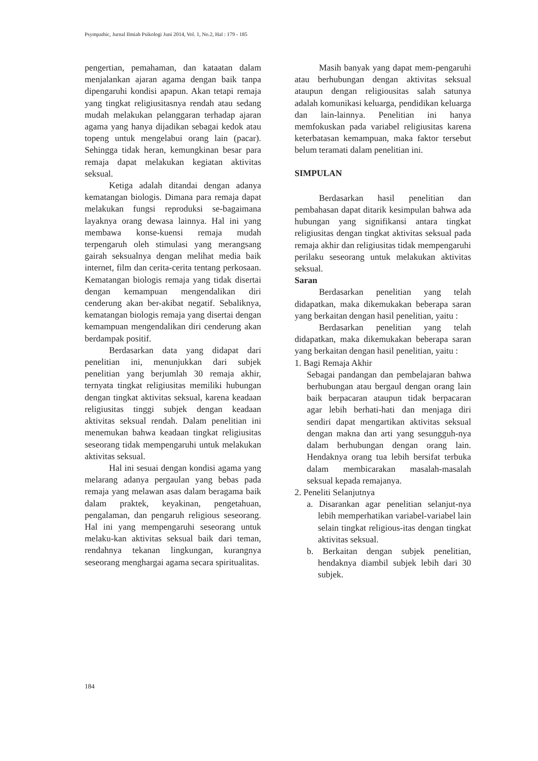Psympathic, Jurnal Ilmiah Psikologi Juni 2014, Vol. 1, No.2, Hal : 179 - 185
pengertian, pemahaman, dan kataatan dalam menjalankan ajaran agama dengan baik tanpa dipengaruhi kondisi apapun. Akan tetapi remaja yang tingkat religiusitasnya rendah atau sedang mudah melakukan pelanggaran terhadap ajaran agama yang hanya dijadikan sebagai kedok atau topeng untuk mengelabui orang lain (pacar). Sehingga tidak heran, kemungkinan besar para remaja dapat melakukan kegiatan aktivitas seksual.
Ketiga adalah ditandai dengan adanya kematangan biologis. Dimana para remaja dapat melakukan fungsi reproduksi se-bagaimana layaknya orang dewasa lainnya. Hal ini yang membawa konse-kuensi remaja mudah terpengaruh oleh stimulasi yang merangsang gairah seksualnya dengan melihat media baik internet, film dan cerita-cerita tentang perkosaan. Kematangan biologis remaja yang tidak disertai dengan kemampuan mengendalikan diri cenderung akan ber-akibat negatif. Sebaliknya, kematangan biologis remaja yang disertai dengan kemampuan mengendalikan diri cenderung akan berdampak positif.
Berdasarkan data yang didapat dari penelitian ini, menunjukkan dari subjek penelitian yang berjumlah 30 remaja akhir, ternyata tingkat religiusitas memiliki hubungan dengan tingkat aktivitas seksual, karena keadaan religiusitas tinggi subjek dengan keadaan aktivitas seksual rendah. Dalam penelitian ini menemukan bahwa keadaan tingkat religiusitas seseorang tidak mempengaruhi untuk melakukan aktivitas seksual.
Hal ini sesuai dengan kondisi agama yang melarang adanya pergaulan yang bebas pada remaja yang melawan asas dalam beragama baik dalam praktek, keyakinan, pengetahuan, pengalaman, dan pengaruh religious seseorang. Hal ini yang mempengaruhi seseorang untuk melaku-kan aktivitas seksual baik dari teman, rendahnya tekanan lingkungan, kurangnya seseorang menghargai agama secara spiritualitas.
Masih banyak yang dapat mem-pengaruhi atau berhubungan dengan aktivitas seksual ataupun dengan religiousitas salah satunya adalah komunikasi keluarga, pendidikan keluarga dan lain-lainnya. Penelitian ini hanya memfokuskan pada variabel religiusitas karena keterbatasan kemampuan, maka faktor tersebut belum teramati dalam penelitian ini.
SIMPULAN
Berdasarkan hasil penelitian dan pembahasan dapat ditarik kesimpulan bahwa ada hubungan yang signifikansi antara tingkat religiusitas dengan tingkat aktivitas seksual pada remaja akhir dan religiusitas tidak mempengaruhi perilaku seseorang untuk melakukan aktivitas seksual.
Saran
Berdasarkan penelitian yang telah didapatkan, maka dikemukakan beberapa saran yang berkaitan dengan hasil penelitian, yaitu :
Berdasarkan penelitian yang telah didapatkan, maka dikemukakan beberapa saran yang berkaitan dengan hasil penelitian, yaitu :
1. Bagi Remaja Akhir
Sebagai pandangan dan pembelajaran bahwa berhubungan atau bergaul dengan orang lain baik berpacaran ataupun tidak berpacaran agar lebih berhati-hati dan menjaga diri sendiri dapat mengartikan aktivitas seksual dengan makna dan arti yang sesungguh-nya dalam berhubungan dengan orang lain. Hendaknya orang tua lebih bersifat terbuka dalam membicarakan masalah-masalah seksual kepada remajanya.
2. Peneliti Selanjutnya
a. Disarankan agar penelitian selanjut-nya lebih memperhatikan variabel-variabel lain selain tingkat religious-itas dengan tingkat aktivitas seksual.
b. Berkaitan dengan subjek penelitian, hendaknya diambil subjek lebih dari 30 subjek.
184